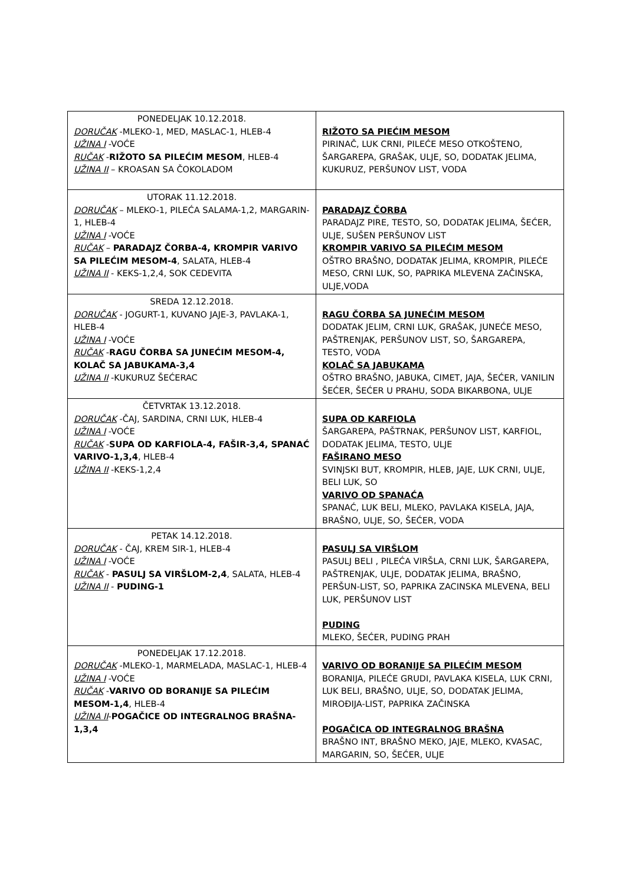| PONEDELJAK 10.12.2018. DORUČAK -MLEKO-1, MED, MASLAC-1, HLEB-4 UŽINA I -VOĆE RUČAK - RIŽOTO SA PILEĆIM MESOM , HLEB-4 UŽINA II – KROASAN SA ČOKOLADOM | RIŽOTO SA PIEĆIM MESOM PIRINAČ, LUK CRNI, PILEĆE MESO OTKOŠTENO, ŠARGAREPA, GRAŠAK, ULJE, SO, DODATAK JELIMA, KUKURUZ, PERŠUNOV LIST, VODA |
| UTORAK 11.12.2018. DORUČAK – MLEKO-1, PILEĆA SALAMA-1,2, MARGARIN-1, HLEB-4 UŽINA I -VOĆE RUČAK – PARADAJZ ČORBA-4, KROMPIR VARIVO SA PILEĆIM MESOM-4 , SALATA, HLEB-4 UŽINA II - KEKS-1,2,4, SOK CEDEVITA | PARADAJZ ČORBA PARADAJZ PIRE, TESTO, SO, DODATAK JELIMA, ŠEĆER, ULJE, SUŠEN PERŠUNOV LIST KROMPIR VARIVO SA PILEĆIM MESOM OŠTRO BRAŠNO, DODATAK JELIMA, KROMPIR, PILEĆE MESO, CRNI LUK, SO, PAPRIKA MLEVENA ZAČINSKA, ULJE,VODA |
| SREDA 12.12.2018. DORUČAK - JOGURT-1, KUVANO JAJE-3, PAVLAKA-1, HLEB-4 UŽINA I -VOĆE RUČAK - RAGU ČORBA SA JUNEĆIM MESOM-4, KOLAČ SA JABUKAMA-3,4 UŽINA II -KUKURUZ ŠEĆERAC | RAGU ČORBA SA JUNEĆIM MESOM DODATAK JELIM, CRNI LUK, GRAŠAK, JUNEĆE MESO, PAŠTRENJAK, PERŠUNOV LIST, SO, ŠARGAREPA, TESTO, VODA KOLAČ SA JABUKAMA OŠTRO BRAŠNO, JABUKA, CIMET, JAJA, ŠEĆER, VANILIN ŠEĆER, ŠEĆER U PRAHU, SODA BIKARBONA, ULJE |
| ČETVRTAK 13.12.2018. DORUČAK -ČAJ, SARDINA, CRNI LUK, HLEB-4 UŽINA I -VOĆE RUČAK - SUPA OD KARFIOLA-4, FAŠIR-3,4, SPANAĆ VARIVO-1,3,4 , HLEB-4 UŽINA II -KEKS-1,2,4 | SUPA OD KARFIOLA ŠARGAREPA, PAŠTRNAK, PERŠUNOV LIST, KARFIOL, DODATAK JELIMA, TESTO, ULJE FAŠIRANO MESO SVINJSKI BUT, KROMPIR, HLEB, JAJE, LUK CRNI, ULJE, BELI LUK, SO VARIVO OD SPANAĆA SPANAĆ, LUK BELI, MLEKO, PAVLAKA KISELA, JAJA, BRAŠNO, ULJE, SO, ŠEĆER, VODA |
| PETAK 14.12.2018. DORUČAK - ČAJ, KREM SIR-1, HLEB-4 UŽINA I -VOĆE RUČAK - PASULJ SA VIRŠLOM-2,4 , SALATA, HLEB-4 UŽINA II - PUDING-1 | PASULJ SA VIRŠLOM PASULJ BELI , PILEĆA VIRŠLA, CRNI LUK, ŠARGAREPA, PAŠTRENJAK, ULJE, DODATAK JELIMA, BRAŠNO, PERŠUN-LIST, SO, PAPRIKA ZACINSKA MLEVENA, BELI LUK, PERŠUNOV LIST PUDING MLEKO, ŠEĆER, PUDING PRAH |
| PONEDELJAK 17.12.2018. DORUČAK -MLEKO-1, MARMELADA, MASLAC-1, HLEB-4 UŽINA I -VOĆE RUČAK - VARIVO OD BORANIJE SA PILEĆIM MESOM-1,4 , HLEB-4 UŽINA II - POGAČICE OD INTEGRALNOG BRAŠNA-1,3,4 | VARIVO OD BORANIJE SA PILEĆIM MESOM BORANIJA, PILEĆE GRUDI, PAVLAKA KISELA, LUK CRNI, LUK BELI, BRAŠNO, ULJE, SO, DODATAK JELIMA, MIROĐIJA-LIST, PAPRIKA ZAČINSKA POGAČICA OD INTEGRALNOG BRAŠNA BRAŠNO INT, BRAŠNO MEKO, JAJE, MLEKO, KVASAC, MARGARIN, SO, ŠEĆER, ULJE |